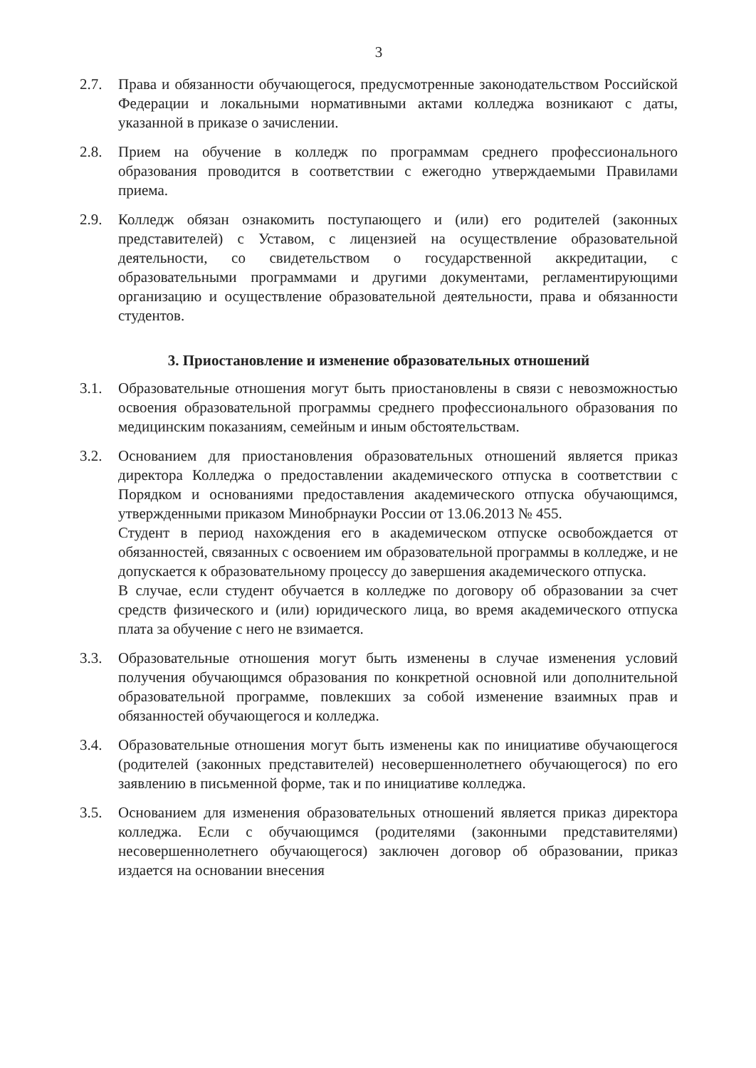3
2.7. Права и обязанности обучающегося, предусмотренные законодательством Российской Федерации и локальными нормативными актами колледжа возникают с даты, указанной в приказе о зачислении.
2.8. Прием на обучение в колледж по программам среднего профессионального образования проводится в соответствии с ежегодно утверждаемыми Правилами приема.
2.9. Колледж обязан ознакомить поступающего и (или) его родителей (законных представителей) с Уставом, с лицензией на осуществление образовательной деятельности, со свидетельством о государственной аккредитации, с образовательными программами и другими документами, регламентирующими организацию и осуществление образовательной деятельности, права и обязанности студентов.
3. Приостановление и изменение образовательных отношений
3.1. Образовательные отношения могут быть приостановлены в связи с невозможностью освоения образовательной программы среднего профессионального образования по медицинским показаниям, семейным и иным обстоятельствам.
3.2. Основанием для приостановления образовательных отношений является приказ директора Колледжа о предоставлении академического отпуска в соответствии с Порядком и основаниями предоставления академического отпуска обучающимся, утвержденными приказом Минобрнауки России от 13.06.2013 № 455.
Студент в период нахождения его в академическом отпуске освобождается от обязанностей, связанных с освоением им образовательной программы в колледже, и не допускается к образовательному процессу до завершения академического отпуска.
В случае, если студент обучается в колледже по договору об образовании за счет средств физического и (или) юридического лица, во время академического отпуска плата за обучение с него не взимается.
3.3. Образовательные отношения могут быть изменены в случае изменения условий получения обучающимся образования по конкретной основной или дополнительной образовательной программе, повлекших за собой изменение взаимных прав и обязанностей обучающегося и колледжа.
3.4. Образовательные отношения могут быть изменены как по инициативе обучающегося (родителей (законных представителей) несовершеннолетнего обучающегося) по его заявлению в письменной форме, так и по инициативе колледжа.
3.5. Основанием для изменения образовательных отношений является приказ директора колледжа. Если с обучающимся (родителями (законными представителями) несовершеннолетнего обучающегося) заключен договор об образовании, приказ издается на основании внесения